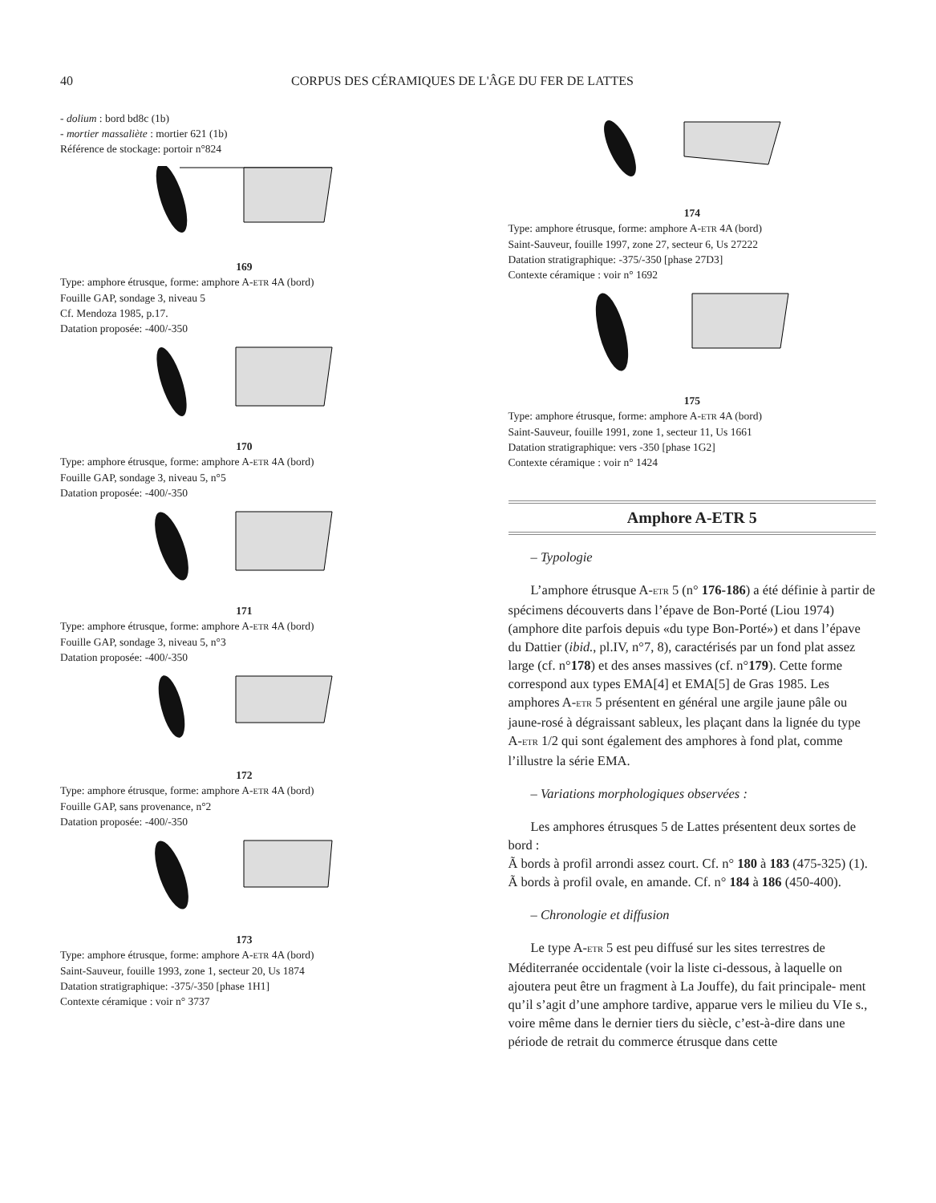40 CORPUS DES CÉRAMIQUES DE L'ÂGE DU FER DE LATTES
- dolium : bord bd8c (1b)
- mortier massaliète : mortier 621 (1b)
Référence de stockage: portoir n°824
169
Type: amphore étrusque, forme: amphore A-ETR 4A (bord)
Fouille GAP, sondage 3, niveau 5
Cf. Mendoza 1985, p.17.
Datation proposée: -400/-350
170
Type: amphore étrusque, forme: amphore A-ETR 4A (bord)
Fouille GAP, sondage 3, niveau 5, n°5
Datation proposée: -400/-350
171
Type: amphore étrusque, forme: amphore A-ETR 4A (bord)
Fouille GAP, sondage 3, niveau 5, n°3
Datation proposée: -400/-350
172
Type: amphore étrusque, forme: amphore A-ETR 4A (bord)
Fouille GAP, sans provenance, n°2
Datation proposée: -400/-350
173
Type: amphore étrusque, forme: amphore A-ETR 4A (bord)
Saint-Sauveur, fouille 1993, zone 1, secteur 20, Us 1874
Datation stratigraphique: -375/-350 [phase 1H1]
Contexte céramique : voir n° 3737
174
Type: amphore étrusque, forme: amphore A-ETR 4A (bord)
Saint-Sauveur, fouille 1997, zone 27, secteur 6, Us 27222
Datation stratigraphique: -375/-350 [phase 27D3]
Contexte céramique : voir n° 1692
175
Type: amphore étrusque, forme: amphore A-ETR 4A (bord)
Saint-Sauveur, fouille 1991, zone 1, secteur 11, Us 1661
Datation stratigraphique: vers -350 [phase 1G2]
Contexte céramique : voir n° 1424
Amphore A-ETR 5
– Typologie
L’amphore étrusque A-ETR 5 (n° 176-186) a été définie à partir de spécimens découverts dans l’épave de Bon-Porté (Liou 1974) (amphore dite parfois depuis «du type Bon-Porté») et dans l’épave du Dattier (ibid., pl.IV, n°7, 8), caractérisés par un fond plat assez large (cf. n°178) et des anses massives (cf. n°179). Cette forme correspond aux types EMA[4] et EMA[5] de Gras 1985. Les amphores A-ETR 5 présentent en général une argile jaune pâle ou jaune-rosé à dégraissant sableux, les plaçant dans la lignée du type A-ETR 1/2 qui sont également des amphores à fond plat, comme l’illustre la série EMA.
– Variations morphologiques observées :
Les amphores étrusques 5 de Lattes présentent deux sortes de bord :
Ã bords à profil arrondi assez court. Cf. n° 180 à 183 (475-325) (1).
Ã bords à profil ovale, en amande. Cf. n° 184 à 186 (450-400).
– Chronologie et diffusion
Le type A-ETR 5 est peu diffusé sur les sites terrestres de Méditerranée occidentale (voir la liste ci-dessous, à laquelle on ajoutera peut être un fragment à La Jouffe), du fait principale- ment qu’il s’agit d’une amphore tardive, apparue vers le milieu du VIe s., voire même dans le dernier tiers du siècle, c’est-à-dire dans une période de retrait du commerce étrusque dans cette